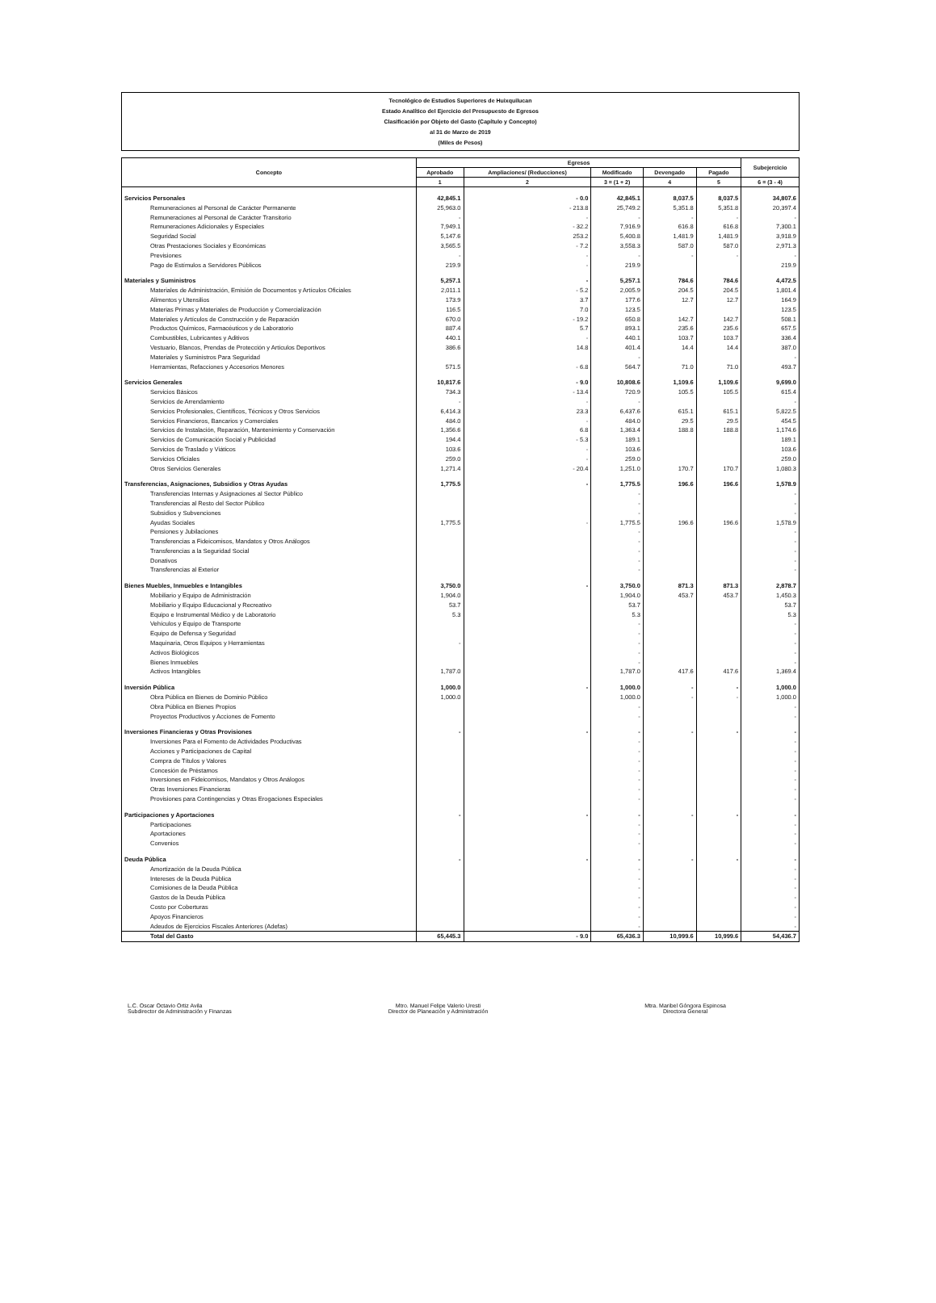Tecnológico de Estudios Superiores de Huixquilucan
Estado Analítico del Ejercicio del Presupuesto de Egresos
Clasificación por Objeto del Gasto (Capítulo y Concepto)
al 31 de Marzo de 2019
(Miles de Pesos)
| Concepto | Egresos | | | | | Subejercicio |
| --- | --- | --- | --- | --- | --- | --- |
| | Aprobado | Ampliaciones/ (Reducciones) | Modificado | Devengado | Pagado | |
| | 1 | 2 | 3 = (1 + 2) | 4 | 5 | 6 = (3 - 4) |
| Servicios Personales | 42,845.1 | - 0.0 | 42,845.1 | 8,037.5 | 8,037.5 | 34,807.6 |
| Remuneraciones al Personal de Carácter Permanente | 25,963.0 | - 213.8 | 25,749.2 | 5,351.8 | 5,351.8 | 20,397.4 |
| Remuneraciones al Personal de Carácter Transitorio | - | - | - | - | - | - |
| Remuneraciones Adicionales y Especiales | 7,949.1 | - 32.2 | 7,916.9 | 616.8 | 616.8 | 7,300.1 |
| Seguridad Social | 5,147.6 | 253.2 | 5,400.8 | 1,481.9 | 1,481.9 | 3,918.9 |
| Otras Prestaciones Sociales y Económicas | 3,565.5 | - 7.2 | 3,558.3 | 587.0 | 587.0 | 2,971.3 |
| Previsiones | - | - | - | - | - | - |
| Pago de Estímulos a Servidores Públicos | 219.9 | - | 219.9 | | | 219.9 |
| Materiales y Suministros | 5,257.1 | - | 5,257.1 | 784.6 | 784.6 | 4,472.5 |
| Materiales de Administración, Emisión de Documentos y Artículos Oficiales | 2,011.1 | - 5.2 | 2,005.9 | 204.5 | 204.5 | 1,801.4 |
| Alimentos y Utensilios | 173.9 | 3.7 | 177.6 | 12.7 | 12.7 | 164.9 |
| Materias Primas y Materiales de Producción y Comercialización | 116.5 | 7.0 | 123.5 | | | 123.5 |
| Materiales y Artículos de Construcción y de Reparación | 670.0 | - 19.2 | 650.8 | 142.7 | 142.7 | 508.1 |
| Productos Químicos, Farmacéuticos y de Laboratorio | 887.4 | 5.7 | 893.1 | 235.6 | 235.6 | 657.5 |
| Combustibles, Lubricantes y Aditivos | 440.1 | - | 440.1 | 103.7 | 103.7 | 336.4 |
| Vestuario, Blancos, Prendas de Protección y Artículos Deportivos | 386.6 | 14.8 | 401.4 | 14.4 | 14.4 | 387.0 |
| Materiales y Suministros Para Seguridad | | | - | | | - |
| Herramientas, Refacciones y Accesorios Menores | 571.5 | - 6.8 | 564.7 | 71.0 | 71.0 | 493.7 |
| Servicios Generales | 10,817.6 | - 9.0 | 10,808.6 | 1,109.6 | 1,109.6 | 9,699.0 |
| Servicios Básicos | 734.3 | - 13.4 | 720.9 | 105.5 | 105.5 | 615.4 |
| Servicios de Arrendamiento | - | - | - | | | - |
| Servicios Profesionales, Científicos, Técnicos y Otros Servicios | 6,414.3 | 23.3 | 6,437.6 | 615.1 | 615.1 | 5,822.5 |
| Servicios Financieros, Bancarios y Comerciales | 484.0 | - | 484.0 | 29.5 | 29.5 | 454.5 |
| Servicios de Instalación, Reparación, Mantenimiento y Conservación | 1,356.6 | 6.8 | 1,363.4 | 188.8 | 188.8 | 1,174.6 |
| Servicios de Comunicación Social y Publicidad | 194.4 | - 5.3 | 189.1 | | | 189.1 |
| Servicios de Traslado y Viáticos | 103.6 | - | 103.6 | | | 103.6 |
| Servicios Oficiales | 259.0 | - | 259.0 | | | 259.0 |
| Otros Servicios Generales | 1,271.4 | - 20.4 | 1,251.0 | 170.7 | 170.7 | 1,080.3 |
| Transferencias, Asignaciones, Subsidios y Otras Ayudas | 1,775.5 | - | 1,775.5 | 196.6 | 196.6 | 1,578.9 |
| Transferencias Internas y Asignaciones al Sector Público | | | - | | | - |
| Transferencias al Resto del Sector Público | | | - | | | - |
| Subsidios y Subvenciones | | | - | | | - |
| Ayudas Sociales | 1,775.5 | - | 1,775.5 | 196.6 | 196.6 | 1,578.9 |
| Pensiones y Jubilaciones | | | - | | | - |
| Transferencias a Fideicomisos, Mandatos y Otros Análogos | | | - | | | - |
| Transferencias a la Seguridad Social | | | - | | | - |
| Donativos | | | - | | | - |
| Transferencias al Exterior | | | - | | | - |
| Bienes Muebles, Inmuebles e Intangibles | 3,750.0 | - | 3,750.0 | 871.3 | 871.3 | 2,878.7 |
| Mobiliario y Equipo de Administración | 1,904.0 | | 1,904.0 | 453.7 | 453.7 | 1,450.3 |
| Mobiliario y Equipo Educacional y Recreativo | 53.7 | | 53.7 | | | 53.7 |
| Equipo e Instrumental Médico y de Laboratorio | 5.3 | | 5.3 | | | 5.3 |
| Vehículos y Equipo de Transporte | | | - | | | - |
| Equipo de Defensa y Seguridad | | | - | | | - |
| Maquinaria, Otros Equipos y Herramientas | - | | - | | | - |
| Activos Biológicos | | | - | | | - |
| Bienes Inmuebles | | | - | | | - |
| Activos Intangibles | 1,787.0 | | 1,787.0 | 417.6 | 417.6 | 1,369.4 |
| Inversión Pública | 1,000.0 | - | 1,000.0 | - | - | 1,000.0 |
| Obra Pública en Bienes de Dominio Público | 1,000.0 | | 1,000.0 | - | - | 1,000.0 |
| Obra Pública en Bienes Propios | | | - | | | - |
| Proyectos Productivos y Acciones de Fomento | | | - | | | - |
| Inversiones Financieras y Otras Provisiones | - | - | - | - | - | - |
| Inversiones Para el Fomento de Actividades Productivas | | | - | | | - |
| Acciones y Participaciones de Capital | | | - | | | - |
| Compra de Títulos y Valores | | | - | | | - |
| Concesión de Préstamos | | | - | | | - |
| Inversiones en Fideicomisos, Mandatos y Otros Análogos | | | - | | | - |
| Otras Inversiones Financieras | | | - | | | - |
| Provisiones para Contingencias y Otras Erogaciones Especiales | | | - | | | - |
| Participaciones y Aportaciones | - | - | - | - | - | - |
| Participaciones | | | - | | | - |
| Aportaciones | | | - | | | - |
| Convenios | | | - | | | - |
| Deuda Pública | - | - | - | - | - | - |
| Amortización de la Deuda Pública | | | - | | | - |
| Intereses de la Deuda Pública | | | - | | | - |
| Comisiones de la Deuda Pública | | | - | | | - |
| Gastos de la Deuda Pública | | | - | | | - |
| Costo por Coberturas | | | - | | | - |
| Apoyos Financieros | | | - | | | - |
| Adeudos de Ejercicios Fiscales Anteriores (Adefas) | | | - | | | - |
| Total del Gasto | 65,445.3 | - 9.0 | 65,436.3 | 10,999.6 | 10,999.6 | 54,436.7 |
L.C. Oscar Octavio Ortiz Avila
Subdirector de Administración y Finanzas
Mtro. Manuel Felipe Valerio Uresti
Director de Planeación y Administración
Mtra. Maribel Góngora Espinosa
Directora General